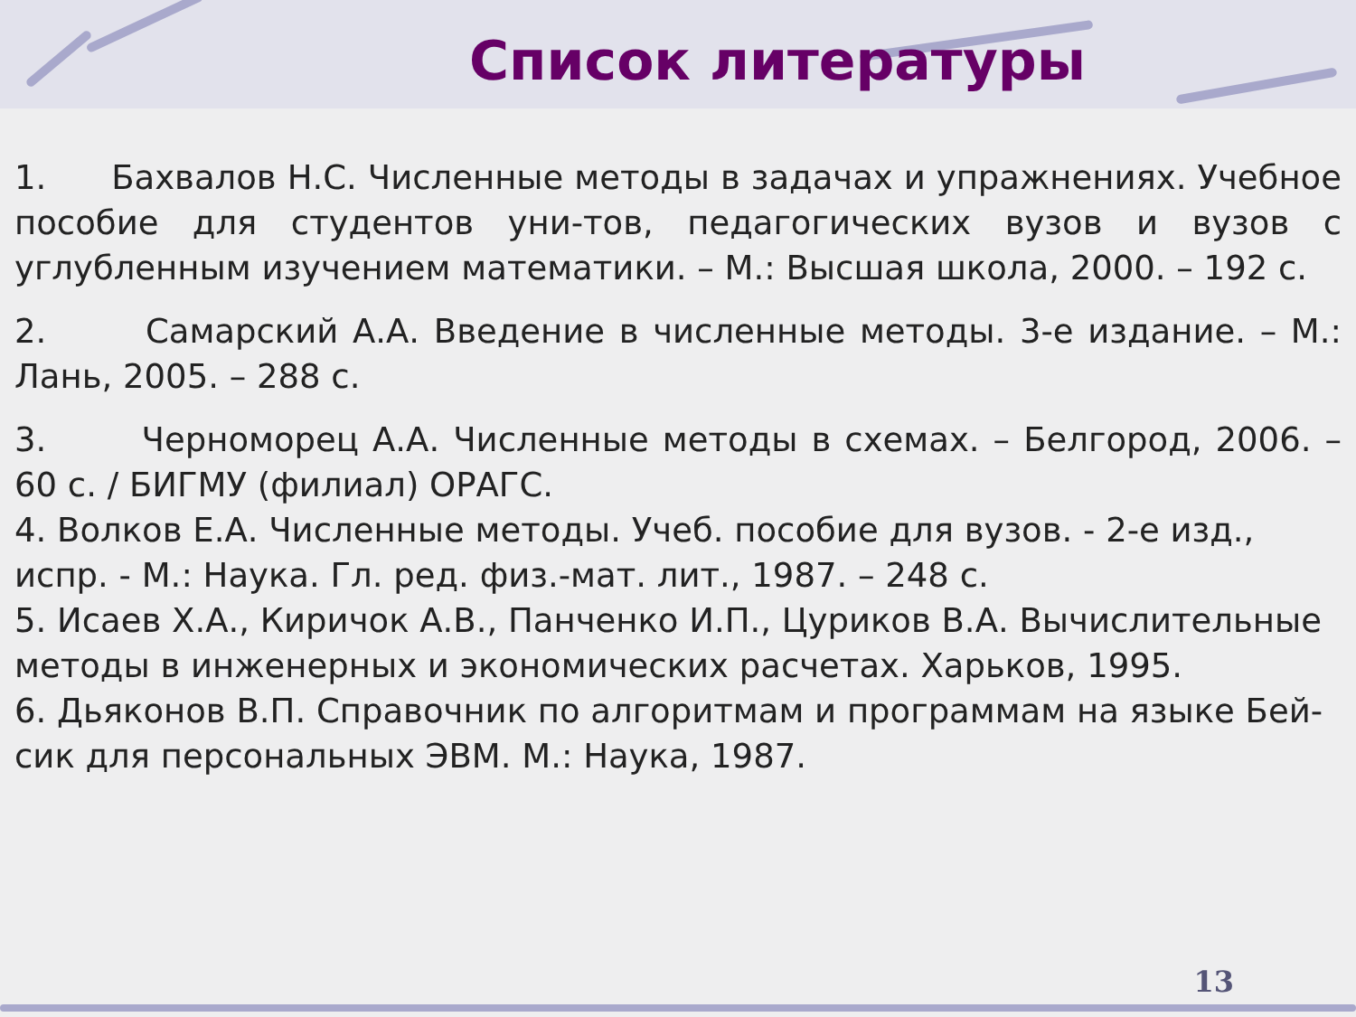Список литературы
1. Бахвалов Н.С. Численные методы в задачах и упражнениях. Учебное пособие для студентов уни-тов, педагогических вузов и вузов с углубленным изучением математики. – М.: Высшая школа, 2000. – 192 с.
2. Самарский А.А. Введение в численные методы. 3-е издание. – М.: Лань, 2005. – 288 с.
3. Черноморец А.А. Численные методы в схемах. – Белгород, 2006. – 60 с. / БИГМУ (филиал) ОРАГС.
4. Волков Е.А. Численные методы. Учеб. пособие для вузов. - 2-е изд., испр. - М.: Наука. Гл. ред. физ.-мат. лит., 1987. – 248 с.
5. Исаев Х.А., Киричок А.В., Панченко И.П., Цуриков В.А. Вычислительные методы в инженерных и экономических расчетах. Харьков, 1995.
6. Дьяконов В.П. Справочник по алгоритмам и программам на языке Бей-сик для персональных ЭВМ. М.: Наука, 1987.
13